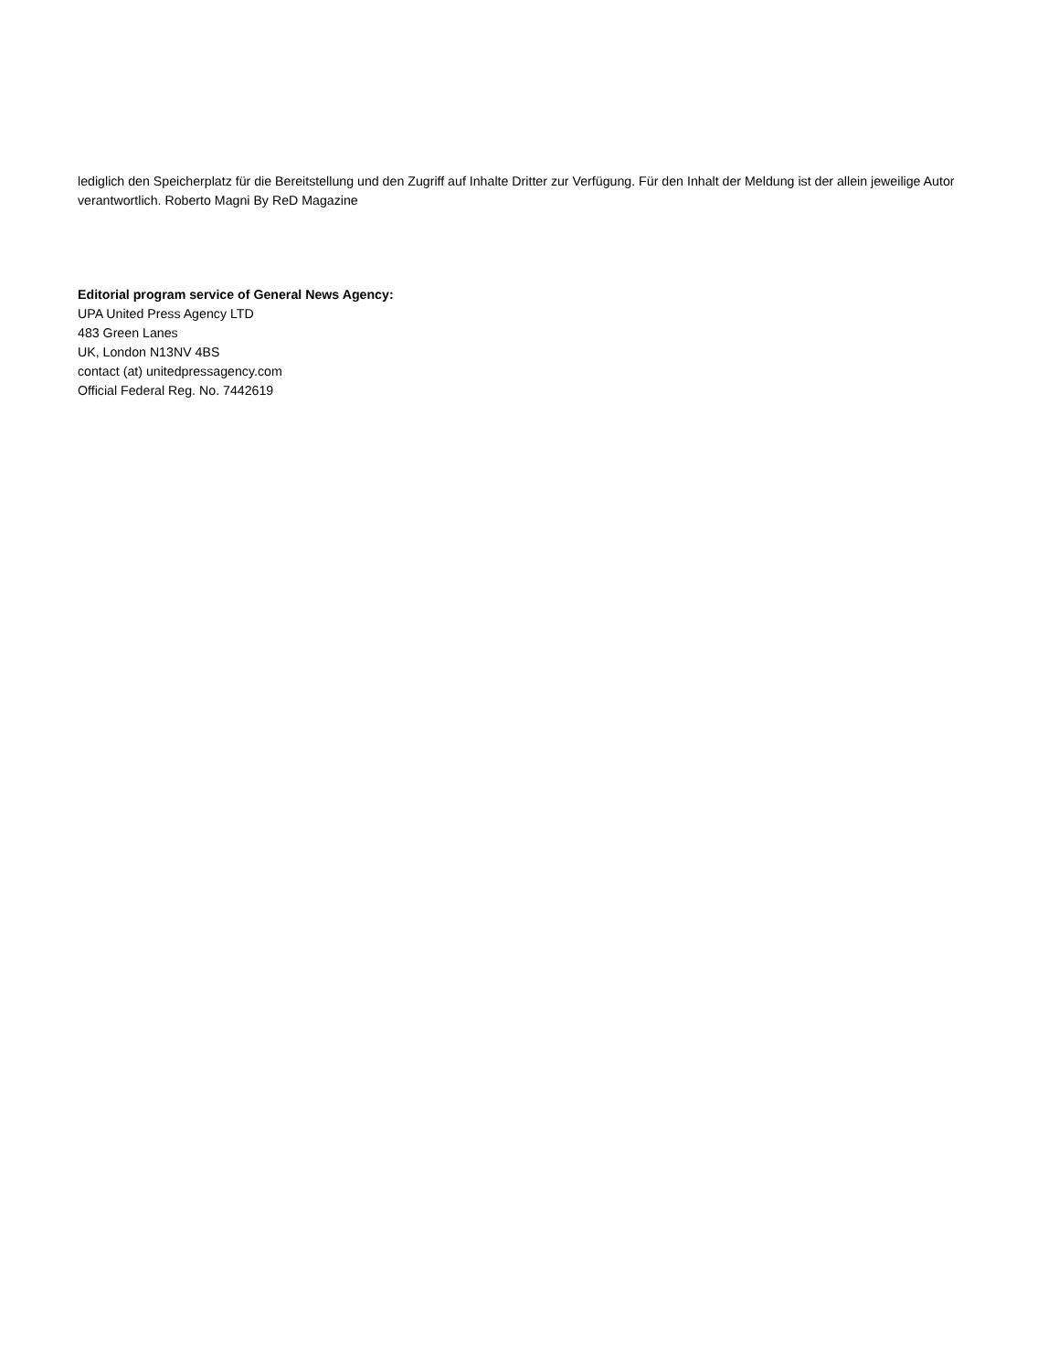lediglich den Speicherplatz für die Bereitstellung und den Zugriff auf Inhalte Dritter zur Verfügung. Für den Inhalt der Meldung ist der allein jeweilige Autor verantwortlich. Roberto Magni By ReD Magazine
Editorial program service of General News Agency:
UPA United Press Agency LTD
483 Green Lanes
UK, London N13NV 4BS
contact (at) unitedpressagency.com
Official Federal Reg. No. 7442619